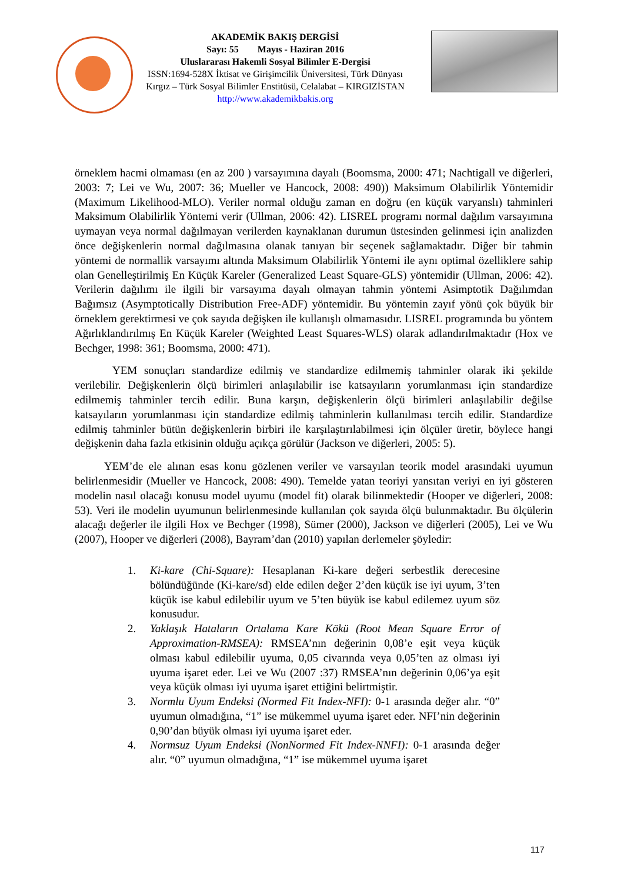AKADEMİK BAKIŞ DERGİSİ
Sayı: 55 Mayıs - Haziran 2016
Uluslararası Hakemli Sosyal Bilimler E-Dergisi
ISSN:1694-528X İktisat ve Girişimcilik Üniversitesi, Türk Dünyası
Kırgız – Türk Sosyal Bilimler Enstitüsü, Celalabat – KIRGIZİSTAN
http://www.akademikbakis.org
örneklem hacmi olmaması (en az 200 ) varsayımına dayalı (Boomsma, 2000: 471; Nachtigall ve diğerleri, 2003: 7; Lei ve Wu, 2007: 36; Mueller ve Hancock, 2008: 490)) Maksimum Olabilirlik Yöntemidir (Maximum Likelihood-MLO). Veriler normal olduğu zaman en doğru (en küçük varyanslı) tahminleri Maksimum Olabilirlik Yöntemi verir (Ullman, 2006: 42). LISREL programı normal dağılım varsayımına uymayan veya normal dağılmayan verilerden kaynaklanan durumun üstesinden gelinmesi için analizden önce değişkenlerin normal dağılmasına olanak tanıyan bir seçenek sağlamaktadır. Diğer bir tahmin yöntemi de normallik varsayımı altında Maksimum Olabilirlik Yöntemi ile aynı optimal özelliklere sahip olan Genelleştirilmiş En Küçük Kareler (Generalized Least Square-GLS) yöntemidir (Ullman, 2006: 42). Verilerin dağılımı ile ilgili bir varsayıma dayalı olmayan tahmin yöntemi Asimptotik Dağılımdan Bağımsız (Asymptotically Distribution Free-ADF) yöntemidir. Bu yöntemin zayıf yönü çok büyük bir örneklem gerektirmesi ve çok sayıda değişken ile kullanışlı olmamasıdır. LISREL programında bu yöntem Ağırlıklandırılmış En Küçük Kareler (Weighted Least Squares-WLS) olarak adlandırılmaktadır (Hox ve Bechger, 1998: 361; Boomsma, 2000: 471).
YEM sonuçları standardize edilmiş ve standardize edilmemiş tahminler olarak iki şekilde verilebilir. Değişkenlerin ölçü birimleri anlaşılabilir ise katsayıların yorumlanması için standardize edilmemiş tahminler tercih edilir. Buna karşın, değişkenlerin ölçü birimleri anlaşılabilir değilse katsayıların yorumlanması için standardize edilmiş tahminlerin kullanılması tercih edilir. Standardize edilmiş tahminler bütün değişkenlerin birbiri ile karşılaştırılabilmesi için ölçüler üretir, böylece hangi değişkenin daha fazla etkisinin olduğu açıkça görülür (Jackson ve diğerleri, 2005: 5).
YEM’de ele alınan esas konu gözlenen veriler ve varsayılan teorik model arasındaki uyumun belirlenmesidir (Mueller ve Hancock, 2008: 490). Temelde yatan teoriyi yansıtan veriyi en iyi gösteren modelin nasıl olacağı konusu model uyumu (model fit) olarak bilinmektedir (Hooper ve diğerleri, 2008: 53). Veri ile modelin uyumunun belirlenmesinde kullanılan çok sayıda ölçü bulunmaktadır. Bu ölçülerin alacağı değerler ile ilgili Hox ve Bechger (1998), Sümer (2000), Jackson ve diğerleri (2005), Lei ve Wu (2007), Hooper ve diğerleri (2008), Bayram’dan (2010) yapılan derlemeler şöyledir:
1. Ki-kare (Chi-Square): Hesaplanan Ki-kare değeri serbestlik derecesine bölündüğünde (Ki-kare/sd) elde edilen değer 2’den küçük ise iyi uyum, 3’ten küçük ise kabul edilebilir uyum ve 5’ten büyük ise kabul edilemez uyum söz konusudur.
2. Yaklaşık Hataların Ortalama Kare Kökü (Root Mean Square Error of Approximation-RMSEA): RMSEA’nın değerinin 0,08’e eşit veya küçük olması kabul edilebilir uyuma, 0,05 civarında veya 0,05’ten az olması iyi uyuma işaret eder. Lei ve Wu (2007 :37) RMSEA’nın değerinin 0,06’ya eşit veya küçük olması iyi uyuma işaret ettiğini belirtmiştir.
3. Normlu Uyum Endeksi (Normed Fit Index-NFI): 0-1 arasında değer alır. “0” uyumun olmadığına, “1” ise mükemmel uyuma işaret eder. NFI’nin değerinin 0,90’dan büyük olması iyi uyuma işaret eder.
4. Normsuz Uyum Endeksi (NonNormed Fit Index-NNFI): 0-1 arasında değer alır. “0” uyumun olmadığına, “1” ise mükemmel uyuma işaret
117